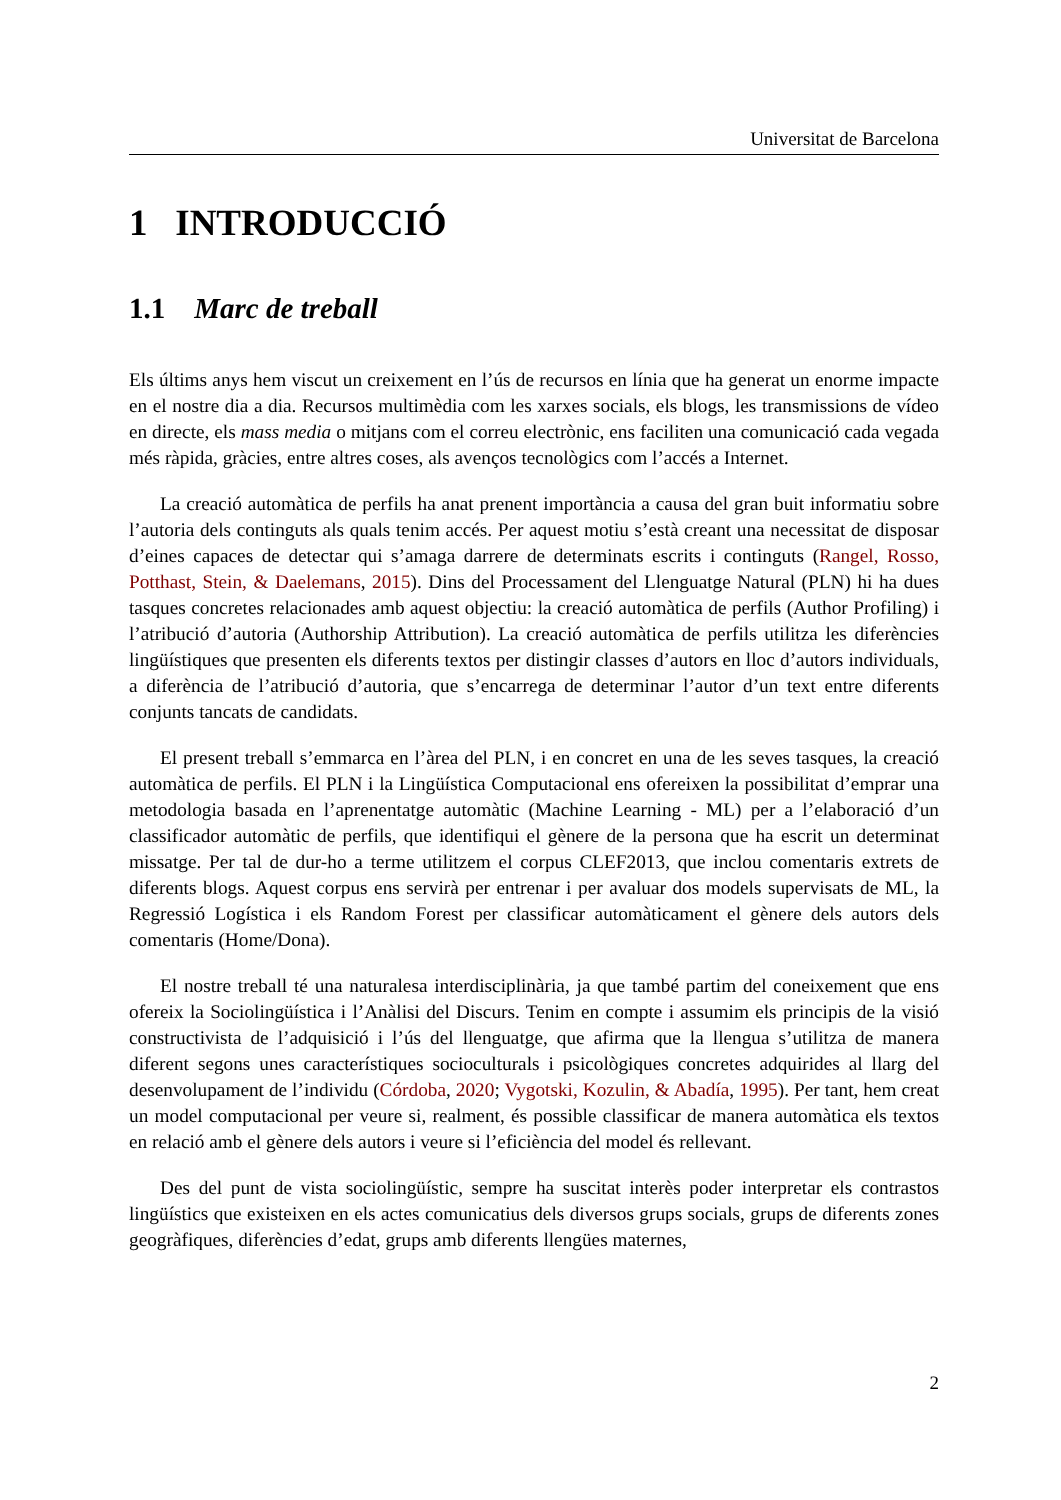Universitat de Barcelona
1 INTRODUCCIÓ
1.1 Marc de treball
Els últims anys hem viscut un creixement en l’ús de recursos en línia que ha generat un enorme impacte en el nostre dia a dia. Recursos multimèdia com les xarxes socials, els blogs, les transmissions de vídeo en directe, els mass media o mitjans com el correu electrònic, ens faciliten una comunicació cada vegada més ràpida, gràcies, entre altres coses, als avenços tecnològics com l’accés a Internet.
La creació automàtica de perfils ha anat prenent importància a causa del gran buit informatiu sobre l’autoria dels continguts als quals tenim accés. Per aquest motiu s’està creant una necessitat de disposar d’eines capaces de detectar qui s’amaga darrere de determinats escrits i continguts (Rangel, Rosso, Potthast, Stein, & Daelemans, 2015). Dins del Processament del Llenguatge Natural (PLN) hi ha dues tasques concretes relacionades amb aquest objectiu: la creació automàtica de perfils (Author Profiling) i l’atribució d’autoria (Authorship Attribution). La creació automàtica de perfils utilitza les diferències lingüístiques que presenten els diferents textos per distingir classes d’autors en lloc d’autors individuals, a diferència de l’atribució d’autoria, que s’encarrega de determinar l’autor d’un text entre diferents conjunts tancats de candidats.
El present treball s’emmarca en l’àrea del PLN, i en concret en una de les seves tasques, la creació automàtica de perfils. El PLN i la Lingüística Computacional ens ofereixen la possibilitat d’emprar una metodologia basada en l’aprenentatge automàtic (Machine Learning - ML) per a l’elaboració d’un classificador automàtic de perfils, que identifiqui el gènere de la persona que ha escrit un determinat missatge. Per tal de dur-ho a terme utilitzem el corpus CLEF2013, que inclou comentaris extrets de diferents blogs. Aquest corpus ens servirà per entrenar i per avaluar dos models supervisats de ML, la Regressió Logística i els Random Forest per classificar automàticament el gènere dels autors dels comentaris (Home/Dona).
El nostre treball té una naturalesa interdisciplinària, ja que també partim del coneixement que ens ofereix la Sociolingüística i l’Anàlisi del Discurs. Tenim en compte i assumim els principis de la visió constructivista de l’adquisició i l’ús del llenguatge, que afirma que la llengua s’utilitza de manera diferent segons unes característiques socioculturals i psicològiques concretes adquirides al llarg del desenvolupament de l’individu (Córdoba, 2020; Vygotski, Kozulin, & Abadía, 1995). Per tant, hem creat un model computacional per veure si, realment, és possible classificar de manera automàtica els textos en relació amb el gènere dels autors i veure si l’eficiència del model és rellevant.
Des del punt de vista sociolingüístic, sempre ha suscitat interès poder interpretar els contrastos lingüístics que existeixen en els actes comunicatius dels diversos grups socials, grups de diferents zones geogràfiques, diferències d’edat, grups amb diferents llengües maternes,
2